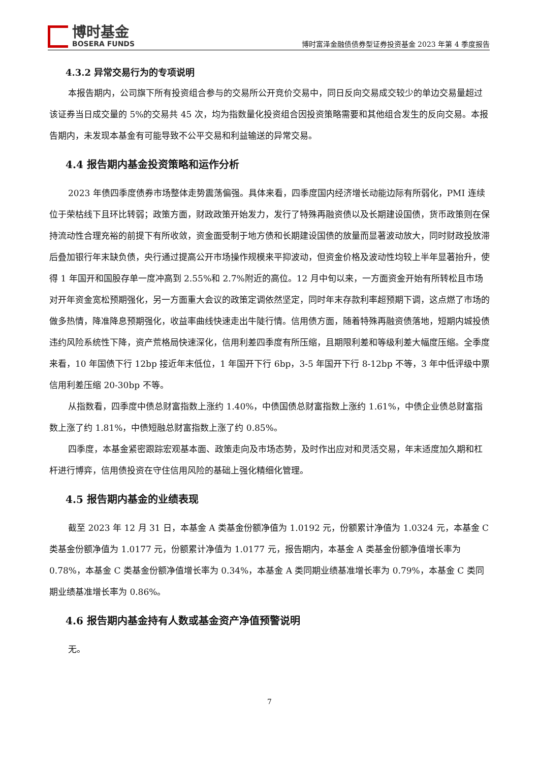博时基金
BOSERA FUNDS
博时富泽金融债债券型证券投资基金 2023 年第 4 季度报告
4.3.2 异常交易行为的专项说明
本报告期内，公司旗下所有投资组合参与的交易所公开竞价交易中，同日反向交易成交较少的单边交易量超过该证券当日成交量的 5%的交易共 45 次，均为指数量化投资组合因投资策略需要和其他组合发生的反向交易。本报告期内，未发现本基金有可能导致不公平交易和利益输送的异常交易。
4.4 报告期内基金投资策略和运作分析
2023 年债四季度债券市场整体走势震荡偏强。具体来看，四季度国内经济增长动能边际有所弱化，PMI 连续位于荣枯线下且环比转弱；政策方面，财政政策开始发力，发行了特殊再融资债以及长期建设国债，货币政策则在保持流动性合理充裕的前提下有所收敛，资金面受制于地方债和长期建设国债的放量而显著波动放大，同时财政投放滞后叠加银行年末缺负债，央行通过提高公开市场操作规模来平抑波动，但资金价格及波动性均较上半年显著抬升，使得 1 年国开和国股存单一度冲高到 2.55%和 2.7%附近的高位。12 月中旬以来，一方面资金开始有所转松且市场对开年资金宽松预期强化，另一方面重大会议的政策定调依然坚定，同时年末存款利率超预期下调，这点燃了市场的做多热情，降准降息预期强化，收益率曲线快速走出牛陡行情。信用债方面，随着特殊再融资债落地，短期内城投债违约风险系统性下降，资产荒格局快速深化，信用利差四季度有所压缩，且期限利差和等级利差大幅度压缩。全季度来看，10 年国债下行 12bp 接近年末低位，1 年国开下行 6bp，3-5 年国开下行 8-12bp 不等，3 年中低评级中票信用利差压缩 20-30bp 不等。
从指数看，四季度中债总财富指数上涨约 1.40%，中债国债总财富指数上涨约 1.61%，中债企业债总财富指数上涨了约 1.81%，中债短融总财富指数上涨了约 0.85%。
四季度，本基金紧密跟踪宏观基本面、政策走向及市场态势，及时作出应对和灵活交易，年末适度加久期和杠杆进行博弈，信用债投资在守住信用风险的基础上强化精细化管理。
4.5 报告期内基金的业绩表现
截至 2023 年 12 月 31 日，本基金 A 类基金份额净值为 1.0192 元，份额累计净值为 1.0324 元，本基金 C 类基金份额净值为 1.0177 元，份额累计净值为 1.0177 元，报告期内，本基金 A 类基金份额净值增长率为 0.78%，本基金 C 类基金份额净值增长率为 0.34%，本基金 A 类同期业绩基准增长率为 0.79%，本基金 C 类同期业绩基准增长率为 0.86%。
4.6 报告期内基金持有人数或基金资产净值预警说明
无。
7